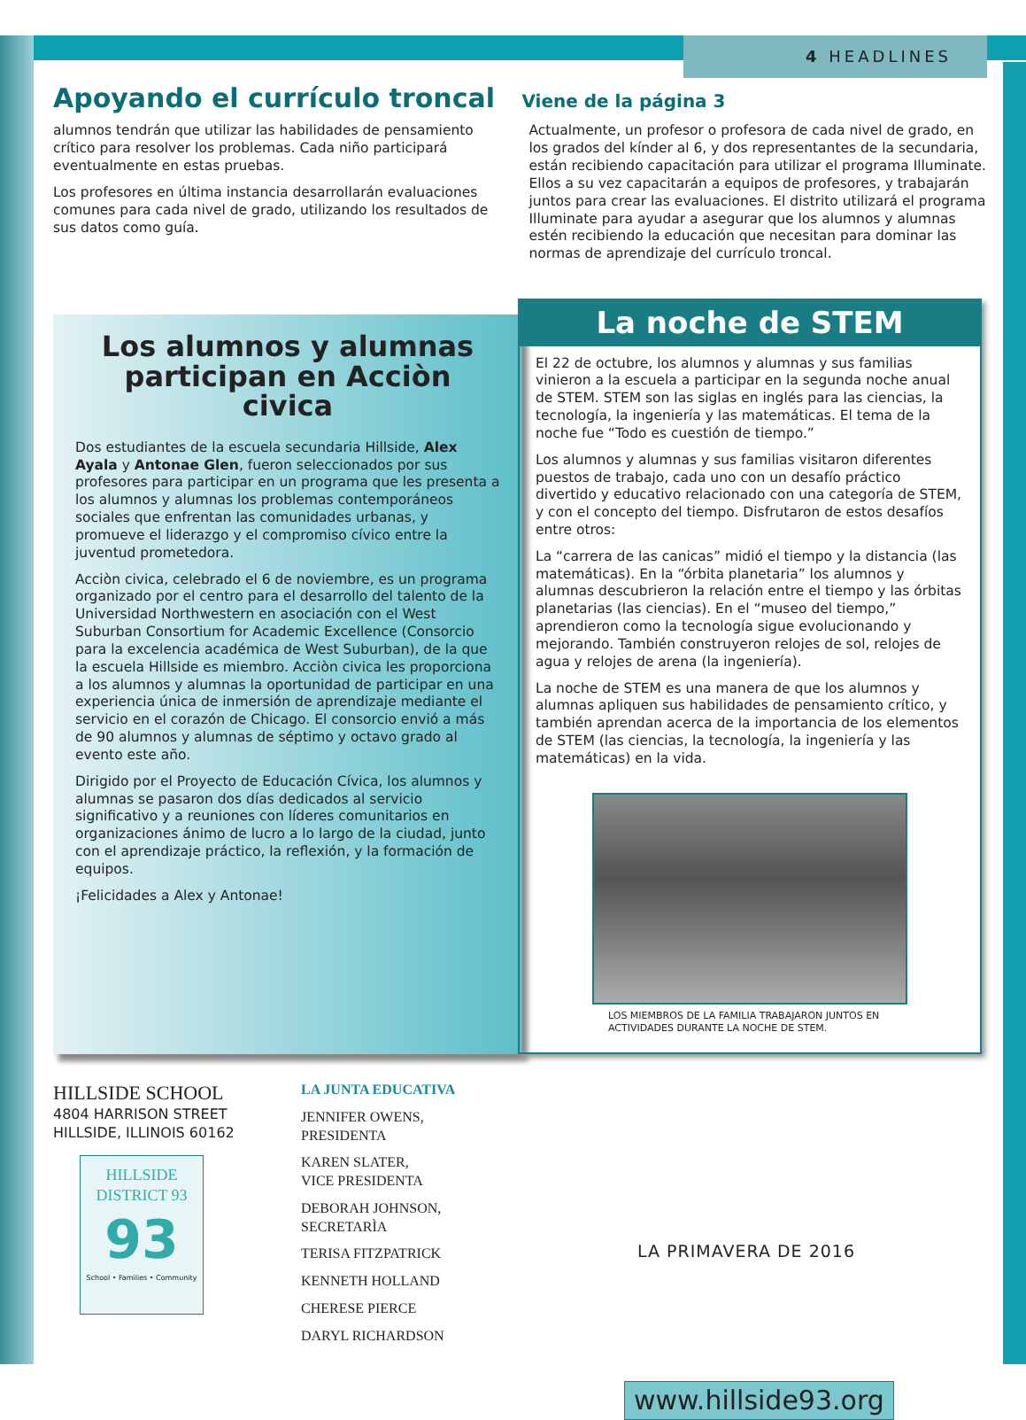4 HEADLINES
Apoyando el currículo troncal Viene de la página 3
alumnos tendrán que utilizar las habilidades de pensamiento crítico para resolver los problemas. Cada niño participará eventualmente en estas pruebas.
Los profesores en última instancia desarrollarán evaluaciones comunes para cada nivel de grado, utilizando los resultados de sus datos como guía.
Actualmente, un profesor o profesora de cada nivel de grado, en los grados del kínder al 6, y dos representantes de la secundaria, están recibiendo capacitación para utilizar el programa Illuminate. Ellos a su vez capacitarán a equipos de profesores, y trabajarán juntos para crear las evaluaciones. El distrito utilizará el programa Illuminate para ayudar a asegurar que los alumnos y alumnas estén recibiendo la educación que necesitan para dominar las normas de aprendizaje del currículo troncal.
Los alumnos y alumnas participan en Acciòn civica
Dos estudiantes de la escuela secundaria Hillside, Alex Ayala y Antonae Glen, fueron seleccionados por sus profesores para participar en un programa que les presenta a los alumnos y alumnas los problemas contemporáneos sociales que enfrentan las comunidades urbanas, y promueve el liderazgo y el compromiso cívico entre la juventud prometedora.
Acciòn civica, celebrado el 6 de noviembre, es un programa organizado por el centro para el desarrollo del talento de la Universidad Northwestern en asociación con el West Suburban Consortium for Academic Excellence (Consorcio para la excelencia académica de West Suburban), de la que la escuela Hillside es miembro. Acciòn civica les proporciona a los alumnos y alumnas la oportunidad de participar en una experiencia única de inmersión de aprendizaje mediante el servicio en el corazón de Chicago. El consorcio envió a más de 90 alumnos y alumnas de séptimo y octavo grado al evento este año.
Dirigido por el Proyecto de Educación Cívica, los alumnos y alumnas se pasaron dos días dedicados al servicio significativo y a reuniones con líderes comunitarios en organizaciones ánimo de lucro a lo largo de la ciudad, junto con el aprendizaje práctico, la reflexión, y la formación de equipos.
¡Felicidades a Alex y Antonae!
La noche de STEM
El 22 de octubre, los alumnos y alumnas y sus familias vinieron a la escuela a participar en la segunda noche anual de STEM. STEM son las siglas en inglés para las ciencias, la tecnología, la ingeniería y las matemáticas. El tema de la noche fue “Todo es cuestión de tiempo.”
Los alumnos y alumnas y sus familias visitaron diferentes puestos de trabajo, cada uno con un desafío práctico divertido y educativo relacionado con una categoría de STEM, y con el concepto del tiempo. Disfrutaron de estos desafíos entre otros:
La “carrera de las canicas” midió el tiempo y la distancia (las matemáticas). En la “órbita planetaria” los alumnos y alumnas descubrieron la relación entre el tiempo y las órbitas planetarias (las ciencias). En el “museo del tiempo,” aprendieron como la tecnología sigue evolucionando y mejorando. También construyeron relojes de sol, relojes de agua y relojes de arena (la ingeniería).
La noche de STEM es una manera de que los alumnos y alumnas apliquen sus habilidades de pensamiento crítico, y también aprendan acerca de la importancia de los elementos de STEM (las ciencias, la tecnología, la ingeniería y las matemáticas) en la vida.
LOS MIEMBROS DE LA FAMILIA TRABAJARON JUNTOS EN
ACTIVIDADES DURANTE LA NOCHE DE STEM.
HILLSIDE SCHOOL
4804 HARRISON STREET
HILLSIDE, ILLINOIS 60162
HILLSIDE
DISTRICT 93
93
School • Families • Community
LA JUNTA EDUCATIVA
JENNIFER OWENS,
PRESIDENTA
KAREN SLATER,
VICE PRESIDENTA
DEBORAH JOHNSON,
SECRETARÌA
TERISA FITZPATRICK
KENNETH HOLLAND
CHERESE PIERCE
DARYL RICHARDSON
LA PRIMAVERA DE 2016
www.hillside93.org